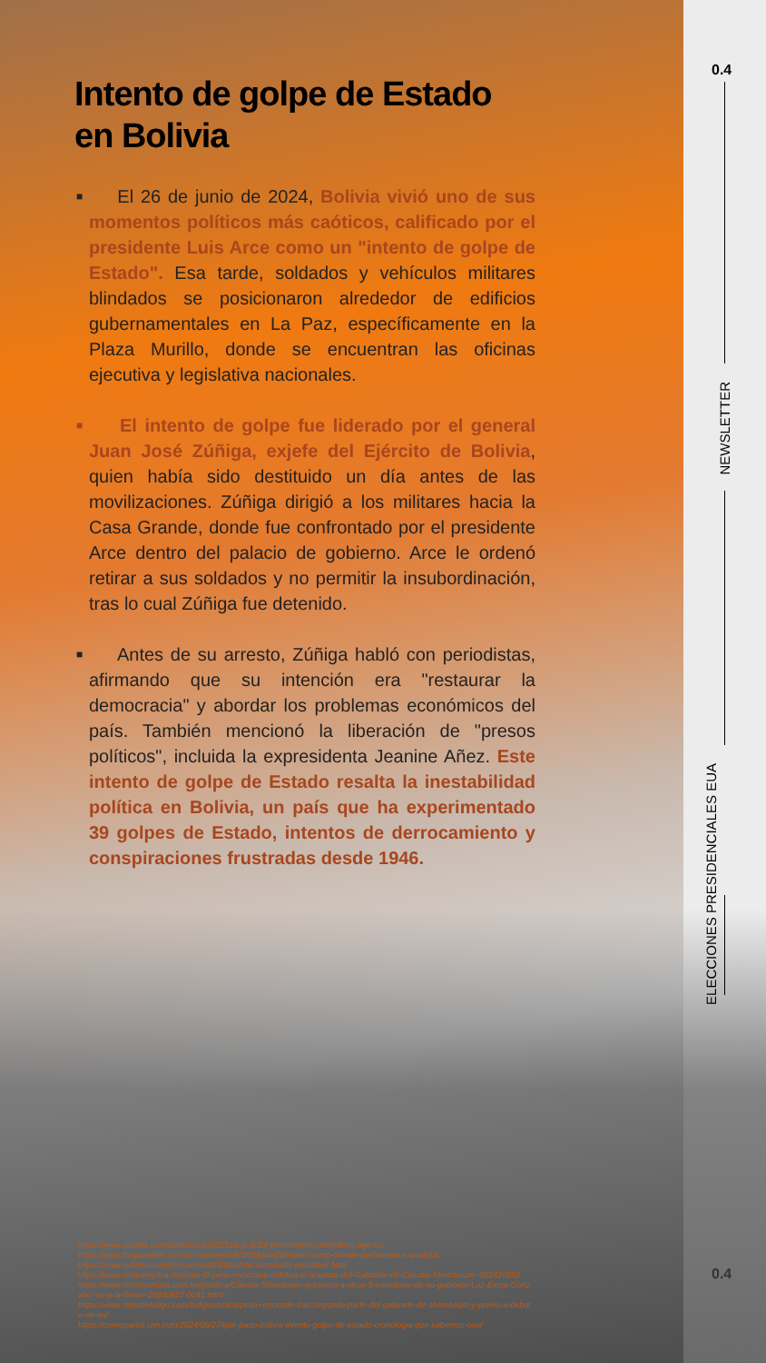0.4
NEWSLETTER
ELECCIONES PRESIDENCIALES EUA
Intento de golpe de Estado en Bolivia
■ El 26 de junio de 2024, Bolivia vivió uno de sus momentos políticos más caóticos, calificado por el presidente Luis Arce como un "intento de golpe de Estado". Esa tarde, soldados y vehículos militares blindados se posicionaron alrededor de edificios gubernamentales en La Paz, específicamente en la Plaza Murillo, donde se encuentran las oficinas ejecutiva y legislativa nacionales.
■ El intento de golpe fue liderado por el general Juan José Zúñiga, exjefe del Ejército de Bolivia, quien había sido destituido un día antes de las movilizaciones. Zúñiga dirigió a los militares hacia la Casa Grande, donde fue confrontado por el presidente Arce dentro del palacio de gobierno. Arce le ordenó retirar a sus soldados y no permitir la insubordinación, tras lo cual Zúñiga fue detenido.
■ Antes de su arresto, Zúñiga habló con periodistas, afirmando que su intención era "restaurar la democracia" y abordar los problemas económicos del país. También mencionó la liberación de "presos políticos", incluida la expresidenta Jeanine Añez. Este intento de golpe de Estado resalta la inestabilidad política en Bolivia, un país que ha experimentado 39 golpes de Estado, intentos de derrocamiento y conspiraciones frustradas desde 1946.
https://www.statista.com/statistics/1422251/top-2024-presidential-candidates-age-us/
https://www.theguardian.com/us-news/article/2024/jun/28/biden-trump-debate-performance-analysis
https://www.nytimes.com/interactive/2024/us/elections/polls-president.html
https://www.contrareplica.mx/nota-El-peso-mexicano-celebra-el-anuncio-del-Gabinete-de-Claudia-Sheinbaum--202420650
https://www.eleconomista.com.mx/politica/Claudia-Sheinbaum-presenta-a-otros-5-miembros-de-su-gabinete-Luz-Elena-Gonzalez-va-a-la-Sener-20240627-0041.html
https://www.reporteindigo.com/indigonomics/peso-retrocede-tras-segunda-parte-del-gabinete-de-sheinbaum-y-previo-a-debate-en-eu/
https://cnnespanol.cnn.com/2024/06/27/que-paso-bolivia-intento-golpe-de-estado-cronologia-que-sabemos-orix/
0.4